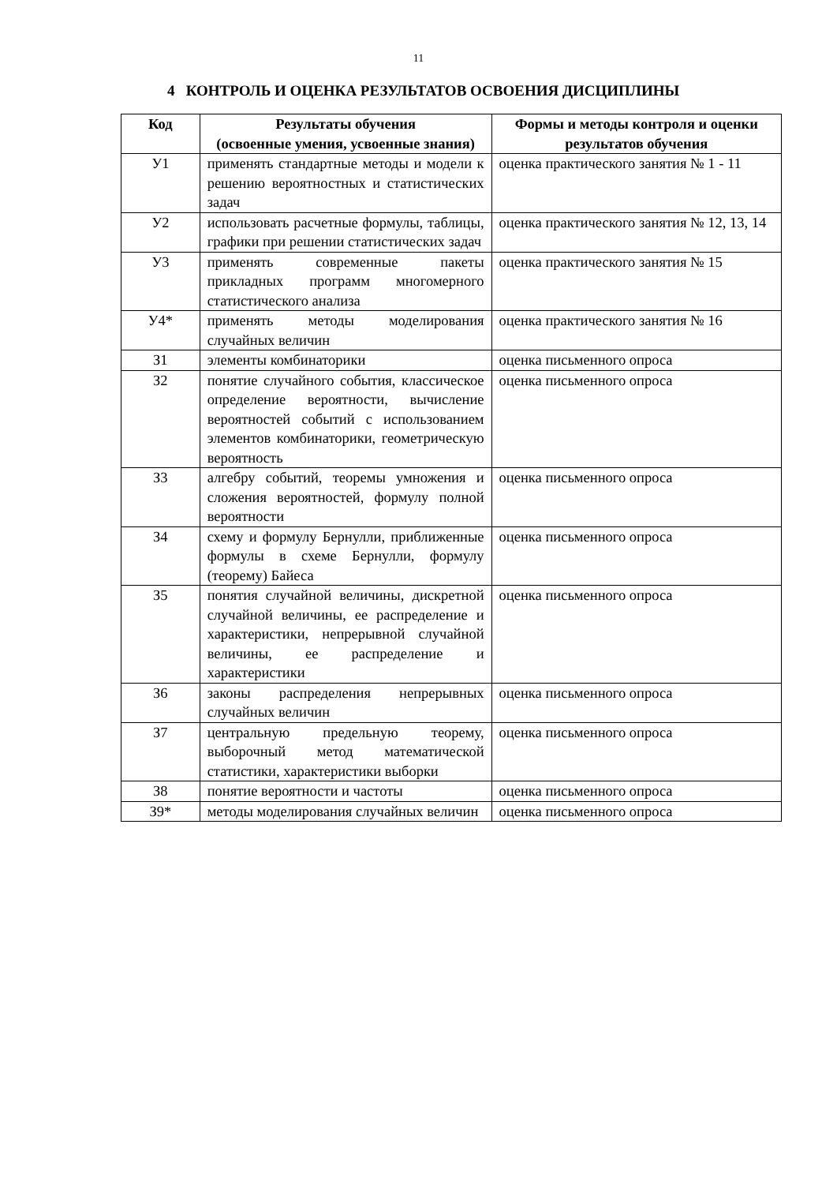11
4 КОНТРОЛЬ И ОЦЕНКА РЕЗУЛЬТАТОВ ОСВОЕНИЯ ДИСЦИПЛИНЫ
| Код | Результаты обучения (освоенные умения, усвоенные знания) | Формы и методы контроля и оценки результатов обучения |
| --- | --- | --- |
| У1 | применять стандартные методы и модели к решению вероятностных и статистических задач | оценка практического занятия № 1 - 11 |
| У2 | использовать расчетные формулы, таблицы, графики при решении статистических задач | оценка практического занятия № 12, 13, 14 |
| У3 | применять современные пакеты прикладных программ многомерного статистического анализа | оценка практического занятия № 15 |
| У4* | применять методы моделирования случайных величин | оценка практического занятия № 16 |
| З1 | элементы комбинаторики | оценка письменного опроса |
| З2 | понятие случайного события, классическое определение вероятности, вычисление вероятностей событий с использованием элементов комбинаторики, геометрическую вероятность | оценка письменного опроса |
| З3 | алгебру событий, теоремы умножения и сложения вероятностей, формулу полной вероятности | оценка письменного опроса |
| З4 | схему и формулу Бернулли, приближенные формулы в схеме Бернулли, формулу (теорему) Байеса | оценка письменного опроса |
| З5 | понятия случайной величины, дискретной случайной величины, ее распределение и характеристики, непрерывной случайной величины, ее распределение и характеристики | оценка письменного опроса |
| З6 | законы распределения непрерывных случайных величин | оценка письменного опроса |
| З7 | центральную предельную теорему, выборочный метод математической статистики, характеристики выборки | оценка письменного опроса |
| З8 | понятие вероятности и частоты | оценка письменного опроса |
| З9* | методы моделирования случайных величин | оценка письменного опроса |